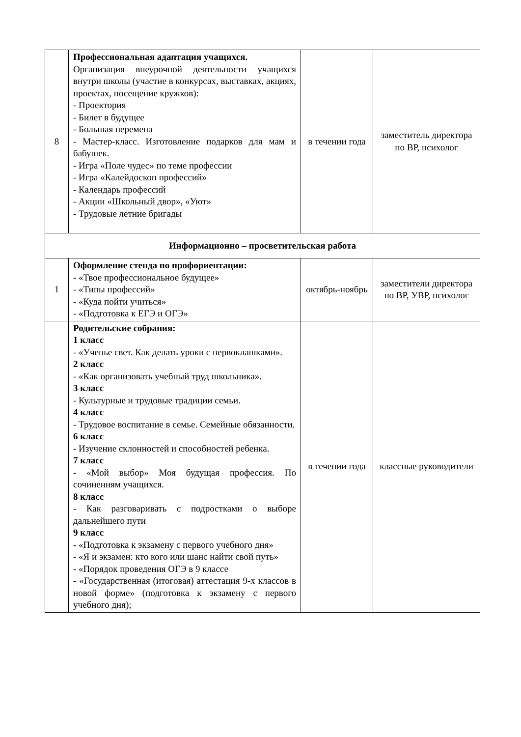| 8 | Профессиональная адаптация учащихся. Организация внеурочной деятельности учащихся внутри школы (участие в конкурсах, выставках, акциях, проектах, посещение кружков): - Проектория - Билет в будущее - Большая перемена - Мастер-класс. Изготовление подарков для мам и бабушек. - Игра «Поле чудес» по теме профессии - Игра «Калейдоскоп профессий» - Календарь профессий - Акции «Школьный двор», «Уют» - Трудовые летние бригады | в течении года | заместитель директора по ВР, психолог |
| Информационно – просветительская работа | | | |
| 1 | Оформление стенда по профориентации: - «Твое профессиональное будущее» - «Типы профессий» - «Куда пойти учиться» - «Подготовка к ЕГЭ и ОГЭ» | октябрь-ноябрь | заместители директора по ВР, УВР, психолог |
| | Родительские собрания: 1 класс - «Ученье свет. Как делать уроки с первоклашками». 2 класс - «Как организовать учебный труд школьника». 3 класс - Культурные и трудовые традиции семьи. 4 класс - Трудовое воспитание в семье. Семейные обязанности. 6 класс - Изучение склонностей и способностей ребенка. 7 класс - «Мой выбор» Моя будущая профессия. По сочинениям учащихся. 8 класс - Как разговаривать с подростками о выборе дальнейшего пути 9 класс - «Подготовка к экзамену с первого учебного дня» - «Я и экзамен: кто кого или шанс найти свой путь» - «Порядок проведения ОГЭ в 9 классе - «Государственная (итоговая) аттестация 9-х классов в новой форме» (подготовка к экзамену с первого учебного дня); | в течении года | классные руководители |